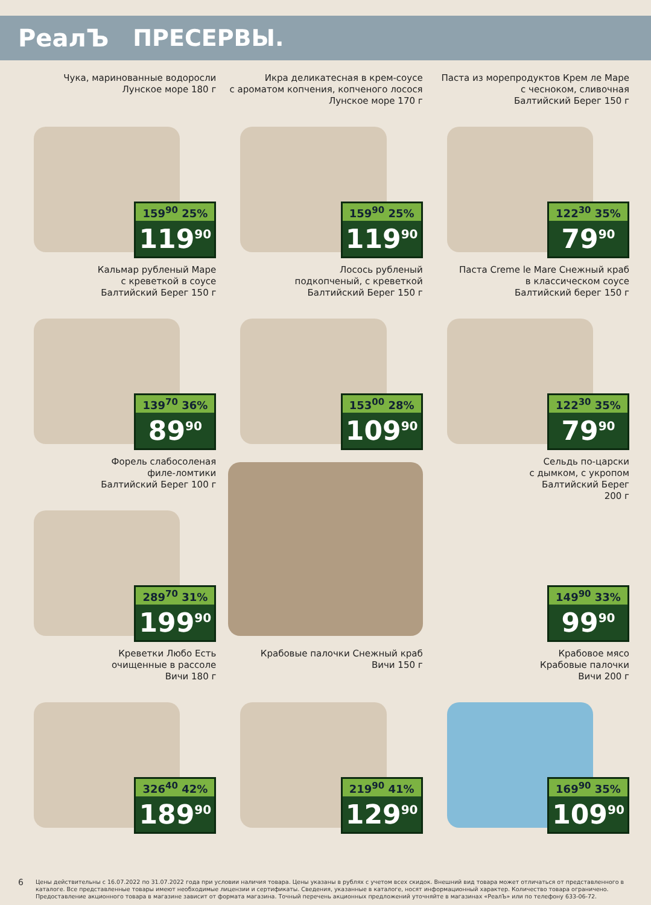РеалЪ ПРЕСЕРВЫ.
Чука, маринованные водоросли
Лунское море 180 г
159<sup>90</sup> 25%
119<sup>90</sup>
Икра деликатесная в крем-соусе
с ароматом копчения, копченого лосося
Лунское море 170 г
159<sup>90</sup> 25%
119<sup>90</sup>
Паста из морепродуктов Крем ле Маре
с чесноком, сливочная
Балтийский Берег 150 г
122<sup>30</sup> 35%
79<sup>90</sup>
Кальмар рубленый Маре
с креветкой в соусе
Балтийский Берег 150 г
139<sup>70</sup> 36%
89<sup>90</sup>
Лосось рубленый
подкопченый, с креветкой
Балтийский Берег 150 г
153<sup>00</sup> 28%
109<sup>90</sup>
Паста Creme le Mare Снежный краб
в классическом соусе
Балтийский берег 150 г
122<sup>30</sup> 35%
79<sup>90</sup>
Форель слабосоленая
филе-ломтики
Балтийский Берег 100 г
289<sup>70</sup> 31%
199<sup>90</sup>
Сельдь по-царски
с дымком, с укропом
Балтийский Берег
200 г
149<sup>90</sup> 33%
99<sup>90</sup>
Креветки Любо Есть
очищенные в рассоле
Вичи 180 г
326<sup>40</sup> 42%
189<sup>90</sup>
Крабовые палочки Снежный краб
Вичи 150 г
219<sup>90</sup> 41%
129<sup>90</sup>
Крабовое мясо
Крабовые палочки
Вичи 200 г
169<sup>90</sup> 35%
109<sup>90</sup>
6 Цены действительны с 16.07.2022 по 31.07.2022 года при условии наличия товара. Цены указаны в рублях с учетом всех скидок. Внешний вид товара может отличаться от представленного в каталоге. Все представленные товары имеют необходимые лицензии и сертификаты. Сведения, указанные в каталоге, носят информационный характер. Количество товара ограничено. Предоставление акционного товара в магазине зависит от формата магазина. Точный перечень акционных предложений уточняйте в магазинах «РеалЪ» или по телефону 633-06-72.